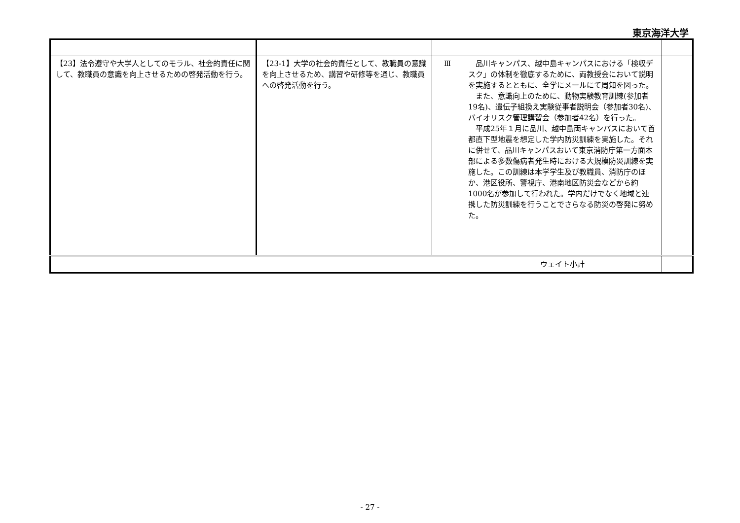東京海洋大学
| 【23】法令遵守や大学人としてのモラル、社会的責任に関して、教職員の意識を向上させるための啓発活動を行う。 | 【23-1】大学の社会的責任として、教職員の意識を向上させるため、講習や研修等を通じ、教職員への啓発活動を行う。 | Ⅲ | 品川キャンパス、越中島キャンパスにおける「検収デスク」の体制を徹底するために、両教授会において説明を実施するとともに、全学にメールにて周知を図った。 また、意識向上のために、動物実験教育訓練(参加者19名)、遺伝子組換え実験従事者説明会（参加者30名)、バイオリスク管理講習会（参加者42名）を行った。 平成25年１月に品川、越中島両キャンパスにおいて首都直下型地震を想定した学内防災訓練を実施した。それに併せて、品川キャンパスおいて東京消防庁第一方面本部による多数傷病者発生時における大規模防災訓練を実施した。この訓練は本学学生及び教職員、消防庁のほか、港区役所、警視庁、港南地区防災会などから約1000名が参加して行われた。学内だけでなく地域と連携した防災訓練を行うことでさらなる防災の啓発に努めた。 | |
| | | | ウェイト小計 | |
- 27 -